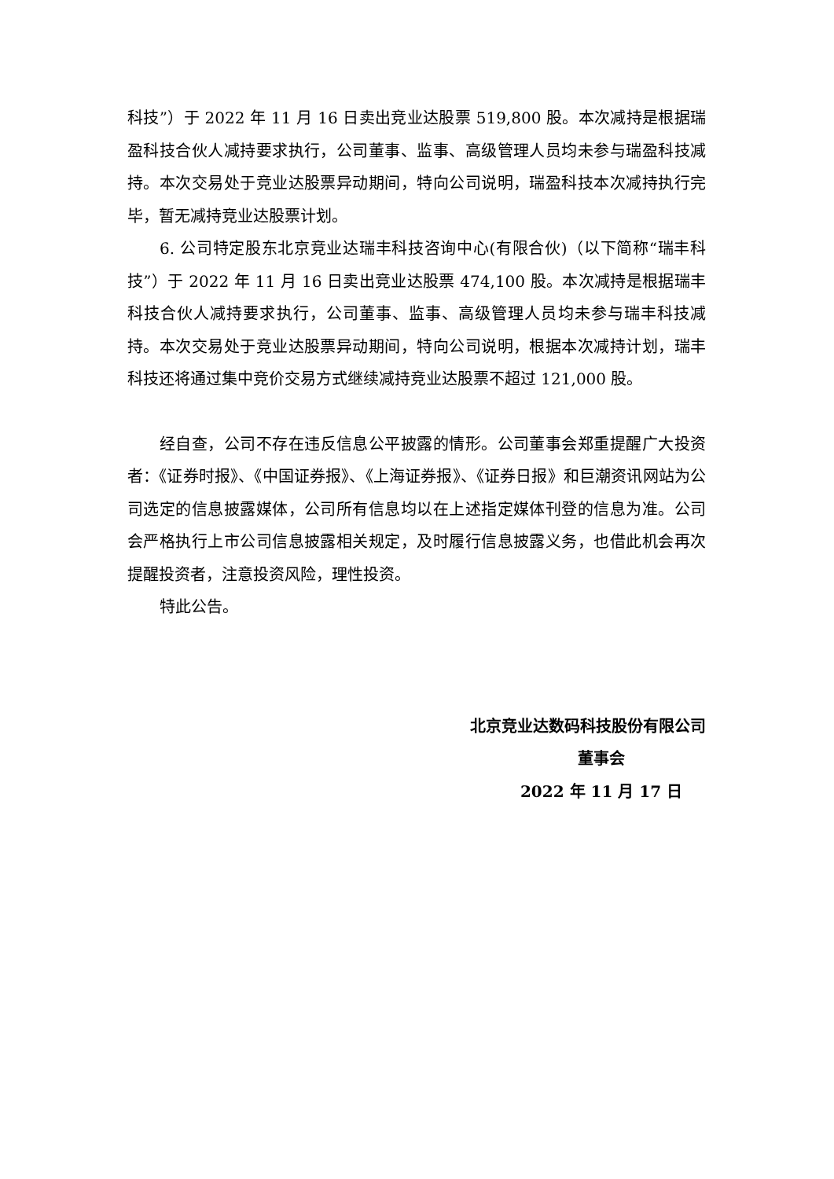科技”）于 2022 年 11 月 16 日卖出竞业达股票 519,800 股。本次减持是根据瑞盈科技合伙人减持要求执行，公司董事、监事、高级管理人员均未参与瑞盈科技减持。本次交易处于竞业达股票异动期间，特向公司说明，瑞盈科技本次减持执行完毕，暂无减持竞业达股票计划。
6. 公司特定股东北京竞业达瑞丰科技咨询中心(有限合伙)（以下简称“瑞丰科技”）于 2022 年 11 月 16 日卖出竞业达股票 474,100 股。本次减持是根据瑞丰科技合伙人减持要求执行，公司董事、监事、高级管理人员均未参与瑞丰科技减持。本次交易处于竞业达股票异动期间，特向公司说明，根据本次减持计划，瑞丰科技还将通过集中竞价交易方式继续减持竞业达股票不超过 121,000 股。
经自查，公司不存在违反信息公平披露的情形。公司董事会郑重提醒广大投资者：《证券时报》、《中国证券报》、《上海证券报》、《证券日报》和巨潮资讯网站为公司选定的信息披露媒体，公司所有信息均以在上述指定媒体刊登的信息为准。公司会严格执行上市公司信息披露相关规定，及时履行信息披露义务，也借此机会再次提醒投资者，注意投资风险，理性投资。
特此公告。
北京竞业达数码科技股份有限公司
董事会
2022 年 11 月 17 日